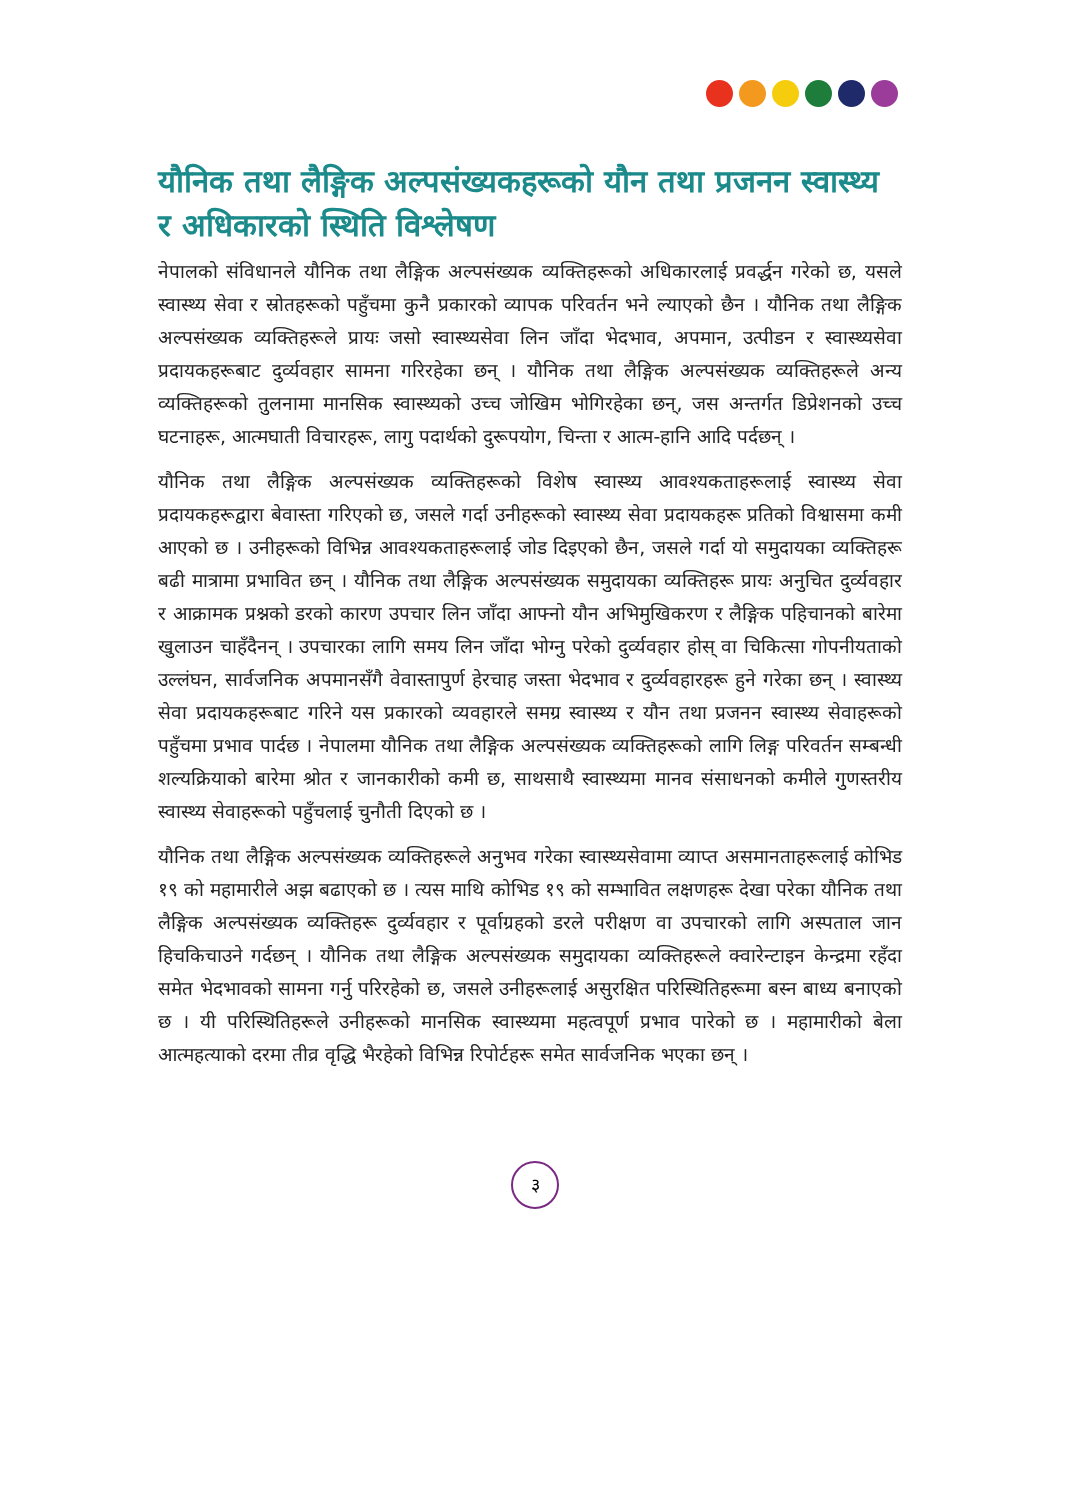यौनिक तथा लैङ्गिक अल्पसंख्यकहरूको यौन तथा प्रजनन स्वास्थ्य र अधिकारको स्थिति विश्लेषण
नेपालको संविधानले यौनिक तथा लैङ्गिक अल्पसंख्यक व्यक्तिहरूको अधिकारलाई प्रवर्द्धन गरेको छ, यसले स्वास्थ्य सेवा र स्रोतहरूको पहुँचमा कुनै प्रकारको व्यापक परिवर्तन भने ल्याएको छैन । यौनिक तथा लैङ्गिक अल्पसंख्यक व्यक्तिहरूले प्रायः जसो स्वास्थ्यसेवा लिन जाँदा भेदभाव, अपमान, उत्पीडन र स्वास्थ्यसेवा प्रदायकहरूबाट दुर्व्यवहार सामना गरिरहेका छन् । यौनिक तथा लैङ्गिक अल्पसंख्यक व्यक्तिहरूले अन्य व्यक्तिहरूको तुलनामा मानसिक स्वास्थ्यको उच्च जोखिम भोगिरहेका छन्, जस अन्तर्गत डिप्रेशनको उच्च घटनाहरू, आत्मघाती विचारहरू, लागु पदार्थको दुरूपयोग, चिन्ता र आत्म-हानि आदि पर्दछन् ।
यौनिक तथा लैङ्गिक अल्पसंख्यक व्यक्तिहरूको विशेष स्वास्थ्य आवश्यकताहरूलाई स्वास्थ्य सेवा प्रदायकहरूद्वारा बेवास्ता गरिएको छ, जसले गर्दा उनीहरूको स्वास्थ्य सेवा प्रदायकहरू प्रतिको विश्वासमा कमी आएको छ । उनीहरूको विभिन्न आवश्यकताहरूलाई जोड दिइएको छैन, जसले गर्दा यो समुदायका व्यक्तिहरू बढी मात्रामा प्रभावित छन् । यौनिक तथा लैङ्गिक अल्पसंख्यक समुदायका व्यक्तिहरू प्रायः अनुचित दुर्व्यवहार र आक्रामक प्रश्नको डरको कारण उपचार लिन जाँदा आफ्नो यौन अभिमुखिकरण र लैङ्गिक पहिचानको बारेमा खुलाउन चाहँदैनन् । उपचारका लागि समय लिन जाँदा भोग्नु परेको दुर्व्यवहार होस् वा चिकित्सा गोपनीयताको उल्लंघन, सार्वजनिक अपमानसँगै वेवास्तापुर्ण हेरचाह जस्ता भेदभाव र दुर्व्यवहारहरू हुने गरेका छन् । स्वास्थ्य सेवा प्रदायकहरूबाट गरिने यस प्रकारको व्यवहारले समग्र स्वास्थ्य र यौन तथा प्रजनन स्वास्थ्य सेवाहरूको पहुँचमा प्रभाव पार्दछ । नेपालमा यौनिक तथा लैङ्गिक अल्पसंख्यक व्यक्तिहरूको लागि लिङ्ग परिवर्तन सम्बन्धी शल्यक्रियाको बारेमा श्रोत र जानकारीको कमी छ, साथसाथै स्वास्थ्यमा मानव संसाधनको कमीले गुणस्तरीय स्वास्थ्य सेवाहरूको पहुँचलाई चुनौती दिएको छ ।
यौनिक तथा लैङ्गिक अल्पसंख्यक व्यक्तिहरूले अनुभव गरेका स्वास्थ्यसेवामा व्याप्त असमानताहरूलाई कोभिड १९ को महामारीले अझ बढाएको छ । त्यस माथि कोभिड १९ को सम्भावित लक्षणहरू देखा परेका यौनिक तथा लैङ्गिक अल्पसंख्यक व्यक्तिहरू दुर्व्यवहार र पूर्वाग्रहको डरले परीक्षण वा उपचारको लागि अस्पताल जान हिचकिचाउने गर्दछन् । यौनिक तथा लैङ्गिक अल्पसंख्यक समुदायका व्यक्तिहरूले क्वारेन्टाइन केन्द्रमा रहँदा समेत भेदभावको सामना गर्नु परिरहेको छ, जसले उनीहरूलाई असुरक्षित परिस्थितिहरूमा बस्न बाध्य बनाएको छ । यी परिस्थितिहरूले उनीहरूको मानसिक स्वास्थ्यमा महत्वपूर्ण प्रभाव पारेको छ । महामारीको बेला आत्महत्याको दरमा तीव्र वृद्धि भैरहेको विभिन्न रिपोर्टहरू समेत सार्वजनिक भएका छन् ।
३